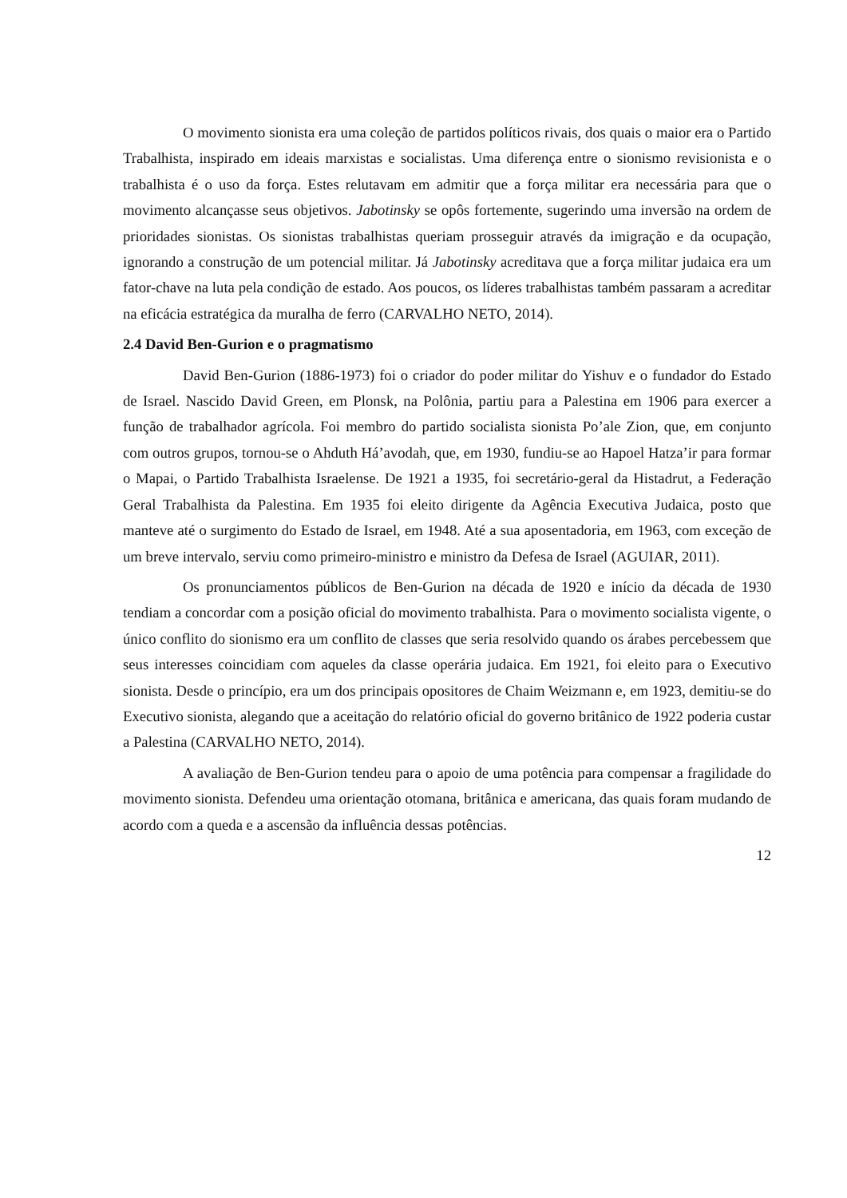O movimento sionista era uma coleção de partidos políticos rivais, dos quais o maior era o Partido Trabalhista, inspirado em ideais marxistas e socialistas. Uma diferença entre o sionismo revisionista e o trabalhista é o uso da força. Estes relutavam em admitir que a força militar era necessária para que o movimento alcançasse seus objetivos. Jabotinsky se opôs fortemente, sugerindo uma inversão na ordem de prioridades sionistas. Os sionistas trabalhistas queriam prosseguir através da imigração e da ocupação, ignorando a construção de um potencial militar. Já Jabotinsky acreditava que a força militar judaica era um fator-chave na luta pela condição de estado. Aos poucos, os líderes trabalhistas também passaram a acreditar na eficácia estratégica da muralha de ferro (CARVALHO NETO, 2014).
2.4 David Ben-Gurion e o pragmatismo
David Ben-Gurion (1886-1973) foi o criador do poder militar do Yishuv e o fundador do Estado de Israel. Nascido David Green, em Plonsk, na Polônia, partiu para a Palestina em 1906 para exercer a função de trabalhador agrícola. Foi membro do partido socialista sionista Po’ale Zion, que, em conjunto com outros grupos, tornou-se o Ahduth Há’avodah, que, em 1930, fundiu-se ao Hapoel Hatza’ir para formar o Mapai, o Partido Trabalhista Israelense. De 1921 a 1935, foi secretário-geral da Histadrut, a Federação Geral Trabalhista da Palestina. Em 1935 foi eleito dirigente da Agência Executiva Judaica, posto que manteve até o surgimento do Estado de Israel, em 1948. Até a sua aposentadoria, em 1963, com exceção de um breve intervalo, serviu como primeiro-ministro e ministro da Defesa de Israel (AGUIAR, 2011).
Os pronunciamentos públicos de Ben-Gurion na década de 1920 e início da década de 1930 tendiam a concordar com a posição oficial do movimento trabalhista. Para o movimento socialista vigente, o único conflito do sionismo era um conflito de classes que seria resolvido quando os árabes percebessem que seus interesses coincidiam com aqueles da classe operária judaica. Em 1921, foi eleito para o Executivo sionista. Desde o princípio, era um dos principais opositores de Chaim Weizmann e, em 1923, demitiu-se do Executivo sionista, alegando que a aceitação do relatório oficial do governo britânico de 1922 poderia custar a Palestina (CARVALHO NETO, 2014).
A avaliação de Ben-Gurion tendeu para o apoio de uma potência para compensar a fragilidade do movimento sionista. Defendeu uma orientação otomana, britânica e americana, das quais foram mudando de acordo com a queda e a ascensão da influência dessas potências.
12